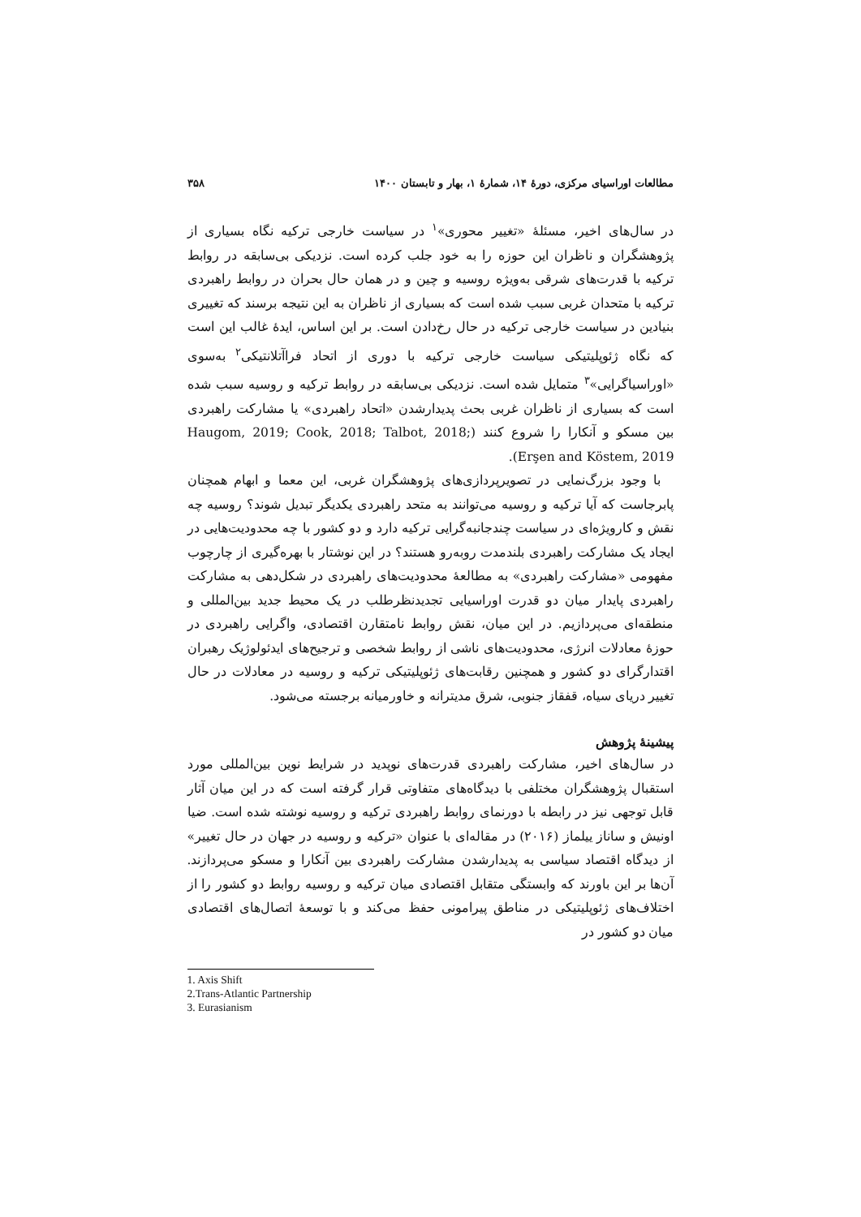مطالعات اوراسیای مرکزی، دورهٔ ۱۴، شمارهٔ ۱، بهار و تابستان ۱۴۰۰ ۳۵۸
در سال‌های اخیر، مسئلهٔ «تغییر محوری»<sup>۱</sup> در سیاست خارجی ترکیه نگاه بسیاری از پژوهشگران و ناظران این حوزه را به خود جلب کرده است. نزدیکی بی‌سابقه در روابط ترکیه با قدرت‌های شرقی به‌ویژه روسیه و چین و در همان حال بحران در روابط راهبردی ترکیه با متحدان غربی سبب شده است که بسیاری از ناظران به این نتیجه برسند که تغییری بنیادین در سیاست خارجی ترکیه در حال رخ‌دادن است. بر این اساس، ایدهٔ غالب این است که نگاه ژئوپلیتیکی سیاست خارجی ترکیه با دوری از اتحاد فراآتلانتیکی<sup>۲</sup> به‌سوی «اوراسیاگرایی»<sup>۳</sup> متمایل شده است. نزدیکی بی‌سابقه در روابط ترکیه و روسیه سبب شده است که بسیاری از ناظران غربی بحث پدیدارشدن «اتحاد راهبردی» یا مشارکت راهبردی بین مسکو و آنکارا را شروع کنند (Haugom, 2019; Cook, 2018; Talbot, 2018; Erşen and Köstem, 2019).
با وجود بزرگ‌نمایی در تصویرپردازی‌های پژوهشگران غربی، این معما و ابهام همچنان پابرجاست که آیا ترکیه و روسیه می‌توانند به متحد راهبردی یکدیگر تبدیل شوند؟ روسیه چه نقش و کارویژه‌ای در سیاست چندجانبه‌گرایی ترکیه دارد و دو کشور با چه محدودیت‌هایی در ایجاد یک مشارکت راهبردی بلندمدت روبه‌رو هستند؟ در این نوشتار با بهره‌گیری از چارچوب مفهومی «مشارکت راهبردی» به مطالعهٔ محدودیت‌های راهبردی در شکل‌دهی به مشارکت راهبردی پایدار میان دو قدرت اوراسیایی تجدیدنظرطلب در یک محیط جدید بین‌المللی و منطقه‌ای می‌پردازیم. در این میان، نقش روابط نامتقارن اقتصادی، واگرایی راهبردی در حوزهٔ معادلات انرژی، محدودیت‌های ناشی از روابط شخصی و ترجیح‌های ایدئولوژیک رهبران اقتدارگرای دو کشور و همچنین رقابت‌های ژئوپلیتیکی ترکیه و روسیه در معادلات در حال تغییر دریای سیاه، قفقاز جنوبی، شرق مدیترانه و خاورمیانه برجسته می‌شود.
پیشینهٔ پژوهش
در سال‌های اخیر، مشارکت راهبردی قدرت‌های نوپدید در شرایط نوین بین‌المللی مورد استقبال پژوهشگران مختلفی با دیدگاه‌های متفاوتی قرار گرفته است که در این میان آثار قابل توجهی نیز در رابطه با دورنمای روابط راهبردی ترکیه و روسیه نوشته شده است. ضیا اونیش و ساناز ییلماز (۲۰۱۶) در مقاله‌ای با عنوان «ترکیه و روسیه در جهان در حال تغییر» از دیدگاه اقتصاد سیاسی به پدیدارشدن مشارکت راهبردی بین آنکارا و مسکو می‌پردازند. آن‌ها بر این باورند که وابستگی متقابل اقتصادی میان ترکیه و روسیه روابط دو کشور را از اختلاف‌های ژئوپلیتیکی در مناطق پیرامونی حفظ می‌کند و با توسعهٔ اتصال‌های اقتصادی میان دو کشور در
1. Axis Shift
2.Trans-Atlantic Partnership
3. Eurasianism